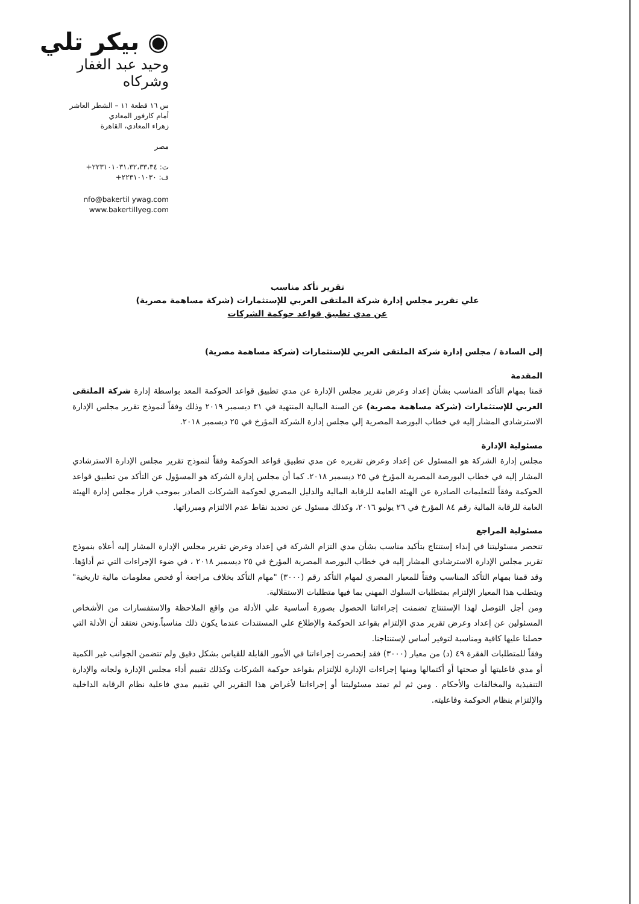◉ بيكر تلي
وحيد عبد الغفار
وشركاه
س ١٦ قطعة ١١ – الشطر العاشر
أمام كارفور المعادي
زهراء المعادي، القاهرة
مصر
ت: ٢٢٣١٠١٠٣١،٣٢،٣٣،٣٤+
ف: ٢٢٣١٠١٠٣٠+
nfo@bakertil ywag.com
www.bakertillyeg.com
تقرير تأكد مناسب
علي تقرير مجلس إدارة شركة الملتقى العربي للإستثمارات (شركة مساهمة مصرية)
عن مدي تطبيق قواعد حوكمة الشركات
إلى السادة / مجلس إدارة شركة الملتقى العربي للإستثمارات (شركة مساهمة مصرية)
المقدمة
قمنا بمهام التأكد المناسب بشأن إعداد وعرض تقرير مجلس الإدارة عن مدي تطبيق قواعد الحوكمة المعد بواسطة إدارة شركة الملتقى العربي للإستثمارات (شركة مساهمة مصرية) عن السنة المالية المنتهية في ٣١ ديسمبر ٢٠١٩ وذلك وفقاً لنموذج تقرير مجلس الإدارة الاسترشادي المشار إليه في خطاب البورصة المصرية إلي مجلس إدارة الشركة المؤرخ في ٢٥ ديسمبر ٢٠١٨.
مسئولية الإدارة
مجلس إدارة الشركة هو المسئول عن إعداد وعرض تقريره عن مدي تطبيق قواعد الحوكمة وفقاً لنموذج تقرير مجلس الإدارة الاسترشادي المشار إليه في خطاب البورصة المصرية المؤرخ في ٢٥ ديسمبر ٢٠١٨. كما أن مجلس إدارة الشركة هو المسؤول عن التأكد من تطبيق قواعد الحوكمة وفقاً للتعليمات الصادرة عن الهيئة العامة للرقابة المالية والدليل المصري لحوكمة الشركات الصادر بموجب قرار مجلس إدارة الهيئة العامة للرقابة المالية رقم ٨٤ المؤرخ في ٢٦ يوليو ٢٠١٦، وكذلك مسئول عن تحديد نقاط عدم الالتزام ومبرراتها.
مسئولية المراجع
تنحصر مسئوليتنا في إبداء إستنتاج بتأكيد مناسب بشأن مدي التزام الشركة في إعداد وعرض تقرير مجلس الإدارة المشار إليه أعلاه بنموذج تقرير مجلس الإدارة الاسترشادي المشار إليه في خطاب البورصة المصرية المؤرخ في ٢٥ ديسمبر ٢٠١٨ ، في ضوء الإجراءات التي تم أداؤها. وقد قمنا بمهام التأكد المناسب وفقاً للمعيار المصري لمهام التأكد رقم (٣٠٠٠) "مهام التأكد بخلاف مراجعة أو فحص معلومات مالية تاريخية" ويتطلب هذا المعيار الإلتزام بمتطلبات السلوك المهني بما فيها متطلبات الاستقلالية.
ومن أجل التوصل لهذا الإستنتاج تضمنت إجراءاتنا الحصول بصورة أساسية علي الأدلة من واقع الملاحظة والاستفسارات من الأشخاص المسئولين عن إعداد وعرض تقرير مدي الإلتزام بقواعد الحوكمة والإطلاع علي المستندات عندما يكون ذلك مناسباً.ونحن نعتقد أن الأدلة التي حصلنا عليها كافية ومناسبة لتوفير أساس لإستنتاجنا.
وفقاً للمتطلبات الفقرة ٤٩ (د) من معيار (٣٠٠٠) فقد إنحصرت إجراءاتنا في الأمور القابلة للقياس بشكل دقيق ولم تتضمن الجوانب غير الكمية أو مدي فاعليتها أو صحتها أو أكتمالها ومنها إجراءات الإدارة للإلتزام بقواعد حوكمة الشركات وكذلك تقييم أداء مجلس الإدارة ولجانه والإدارة التنفيذية والمخالفات والأحكام . ومن ثم لم تمتد مسئوليتنا أو إجراءاتنا لأغراض هذا التقرير الي تقييم مدي فاعلية نظام الرقابة الداخلية والإلتزام بنظام الحوكمة وفاعليته.